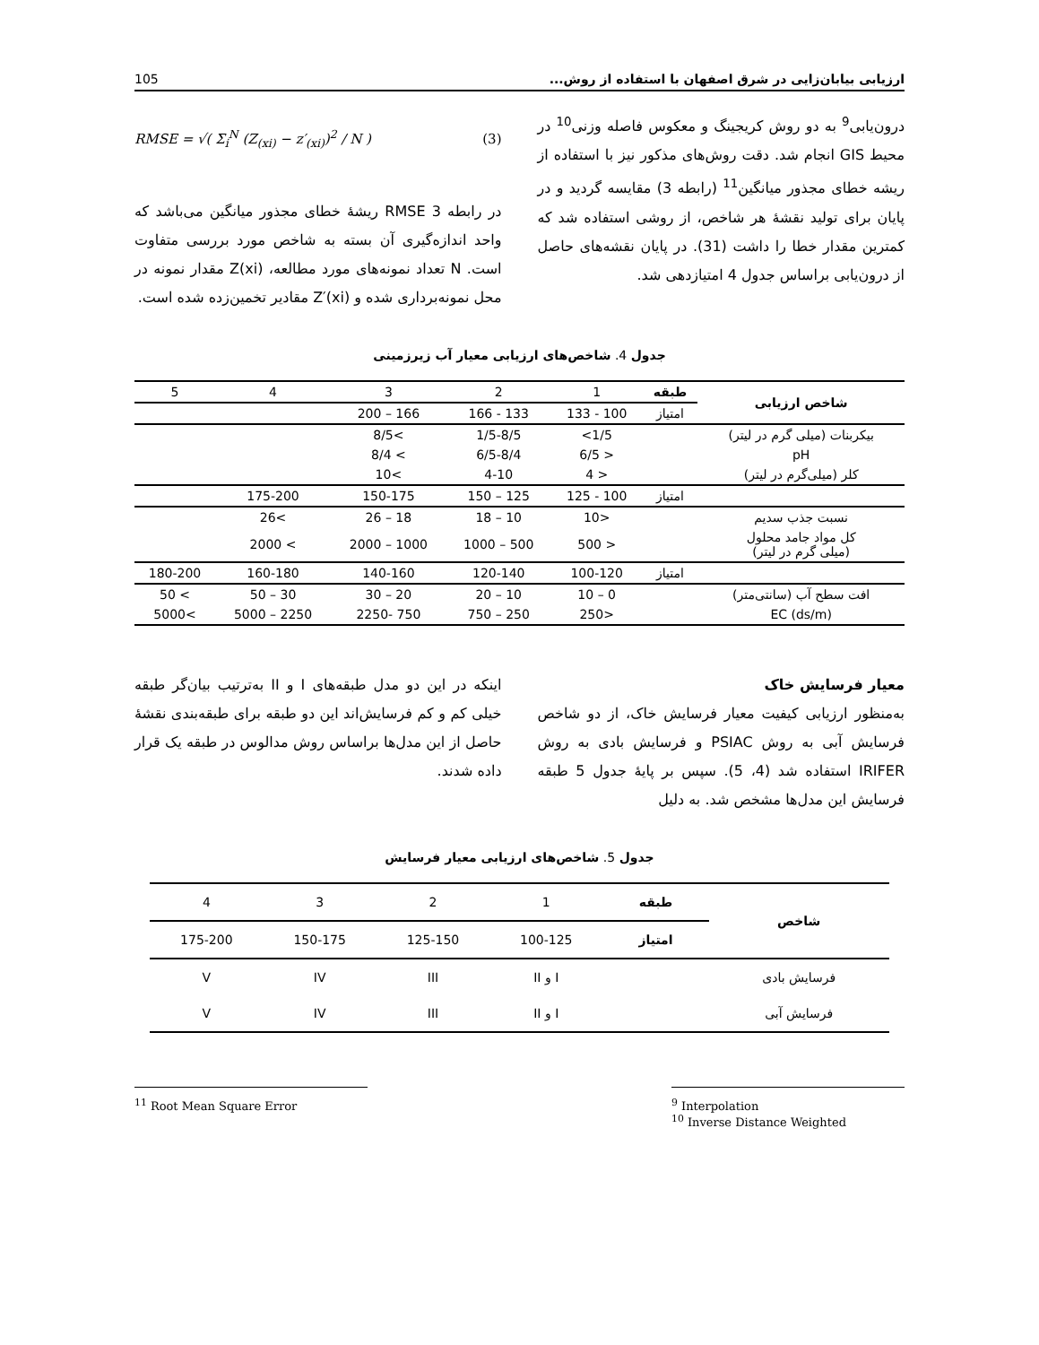ارزیابی بیابان‌زایی در شرق اصفهان با استفاده از روش... 105
درون‌یابی<sup>9</sup> به دو روش کریجینگ و معکوس فاصله وزنی<sup>10</sup> در محیط GIS انجام شد. دقت روش‌های مذکور نیز با استفاده از ریشه خطای مجذور میانگین<sup>11</sup> (رابطه 3) مقایسه گردید و در پایان برای تولید نقشهٔ هر شاخص، از روشی استفاده شد که کمترین مقدار خطا را داشت (31). در پایان نقشه‌های حاصل از درون‌یابی براساس جدول 4 امتیازدهی شد.
RMSE = √( Σ<sub>i</sub><sup>N</sup> (Z<sub>(xi)</sub> − z′<sub>(xi)</sub>)<sup>2</sup> / N ) (3)
در رابطه 3 RMSE ریشهٔ خطای مجذور میانگین می‌باشد که واحد اندازه‌گیری آن بسته به شاخص مورد بررسی متفاوت است. N تعداد نمونه‌های مورد مطالعه، Z(xi) مقدار نمونه در محل نمونه‌برداری شده و Z′(xi) مقادیر تخمین‌زده شده است.
جدول 4. شاخص‌های ارزیابی معیار آب زیرزمینی
| شاخص ارزیابی | طبقه | 1 | 2 | 3 | 4 | 5 |
| | امتیاز | 100 - 133 | 133 - 166 | 166 – 200 | | |
| بیکربنات (میلی گرم در لیتر) | | 1/5> | 1/5-8/5 | >8/5 | | |
| pH | | < 6/5 | 6/5-8/4 | > 8/4 | | |
| کلر (میلی‌گرم در لیتر) | | < 4 | 4-10 | >10 | | |
| | امتیاز | 100 - 125 | 125 – 150 | 150-175 | 175-200 | |
| نسبت جذب سدیم | | <10 | 10 – 18 | 18 – 26 | >26 | |
| کل مواد جامد محلول (میلی گرم در لیتر) | | < 500 | 500 – 1000 | 1000 – 2000 | > 2000 | |
| | امتیاز | 100-120 | 120-140 | 140-160 | 160-180 | 180-200 |
| افت سطح آب (سانتی‌متر) | | 0 – 10 | 10 – 20 | 20 – 30 | 30 – 50 | > 50 |
| EC (ds/m) | | <250 | 250 – 750 | 750 -2250 | 2250 – 5000 | >5000 |
معیار فرسایش خاک
به‌منظور ارزیابی کیفیت معیار فرسایش خاک، از دو شاخص فرسایش آبی به روش PSIAC و فرسایش بادی به روش IRIFER استفاده شد (4، 5). سپس بر پایهٔ جدول 5 طبقه فرسایش این مدل‌ها مشخص شد. به دلیل
اینکه در این دو مدل طبقه‌های I و II به‌ترتیب بیان‌گر طبقه خیلی کم و کم فرسایش‌اند این دو طبقه برای طبقه‌بندی نقشهٔ حاصل از این مدل‌ها براساس روش مدالوس در طبقه یک قرار داده شدند.
جدول 5. شاخص‌های ارزیابی معیار فرسایش
| شاخص | طبقه | 1 | 2 | 3 | 4 |
| | امتیاز | 100-125 | 125-150 | 150-175 | 175-200 |
| فرسایش بادی | | I و II | III | IV | V |
| فرسایش آبی | | I و II | III | IV | V |
<sup>11</sup> Root Mean Square Error <sup>9</sup> Interpolation
<sup>10</sup> Inverse Distance Weighted